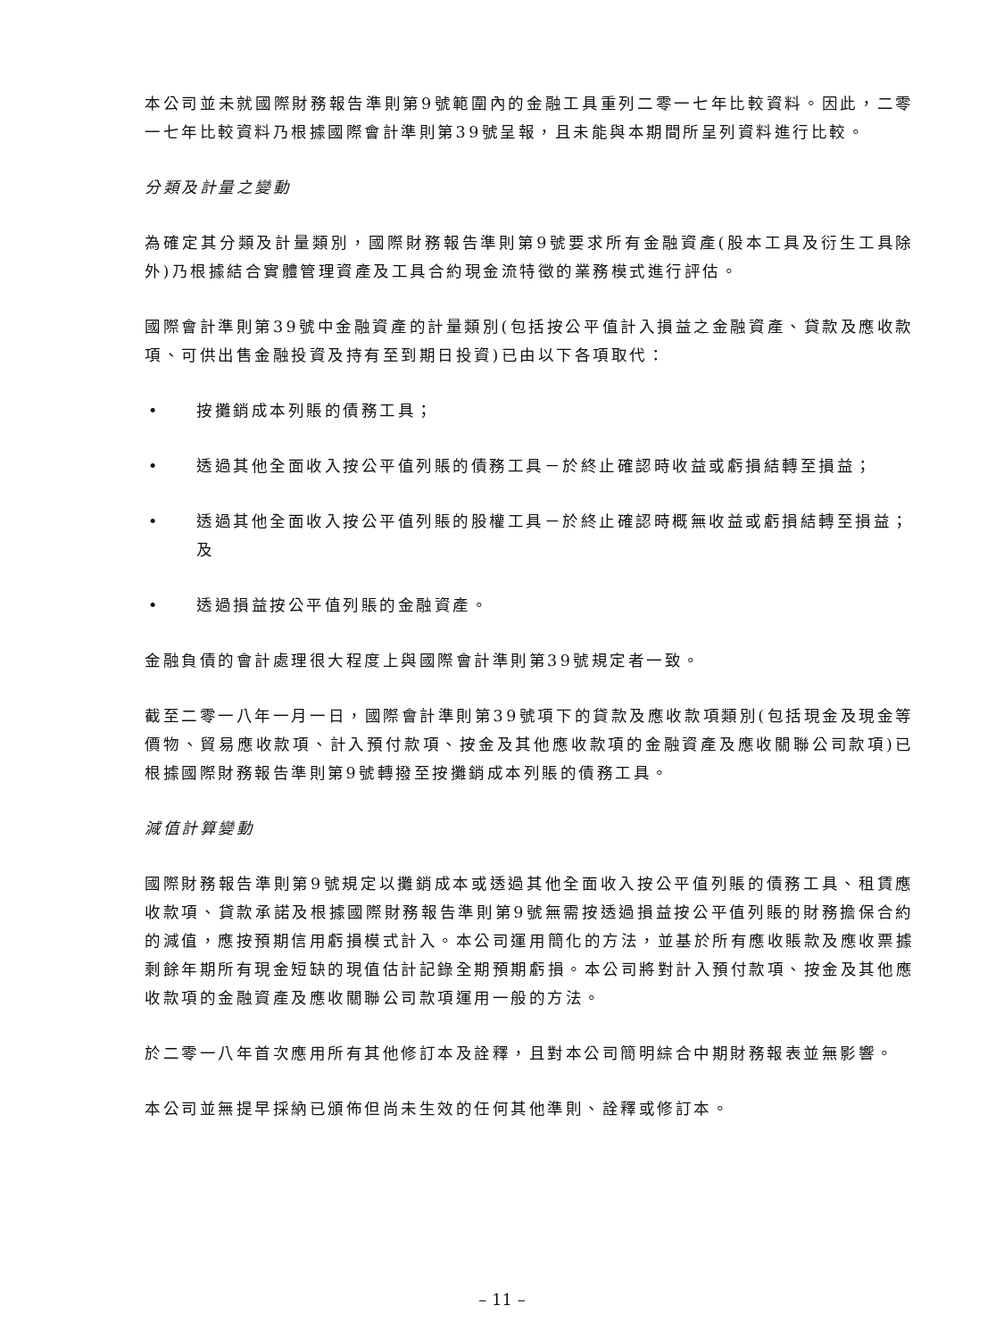本公司並未就國際財務報告準則第9號範圍內的金融工具重列二零一七年比較資料。因此，二零一七年比較資料乃根據國際會計準則第39號呈報，且未能與本期間所呈列資料進行比較。
分類及計量之變動
為確定其分類及計量類別，國際財務報告準則第9號要求所有金融資產(股本工具及衍生工具除外)乃根據結合實體管理資產及工具合約現金流特徵的業務模式進行評估。
國際會計準則第39號中金融資產的計量類別(包括按公平值計入損益之金融資產、貸款及應收款項、可供出售金融投資及持有至到期日投資)已由以下各項取代：
• 按攤銷成本列賬的債務工具；
• 透過其他全面收入按公平值列賬的債務工具－於終止確認時收益或虧損結轉至損益；
• 透過其他全面收入按公平值列賬的股權工具－於終止確認時概無收益或虧損結轉至損益；及
• 透過損益按公平值列賬的金融資產。
金融負債的會計處理很大程度上與國際會計準則第39號規定者一致。
截至二零一八年一月一日，國際會計準則第39號項下的貸款及應收款項類別(包括現金及現金等價物、貿易應收款項、計入預付款項、按金及其他應收款項的金融資產及應收關聯公司款項)已根據國際財務報告準則第9號轉撥至按攤銷成本列賬的債務工具。
減值計算變動
國際財務報告準則第9號規定以攤銷成本或透過其他全面收入按公平值列賬的債務工具、租賃應收款項、貸款承諾及根據國際財務報告準則第9號無需按透過損益按公平值列賬的財務擔保合約的減值，應按預期信用虧損模式計入。本公司運用簡化的方法，並基於所有應收賬款及應收票據剩餘年期所有現金短缺的現值估計記錄全期預期虧損。本公司將對計入預付款項、按金及其他應收款項的金融資產及應收關聯公司款項運用一般的方法。
於二零一八年首次應用所有其他修訂本及詮釋，且對本公司簡明綜合中期財務報表並無影響。
本公司並無提早採納已頒佈但尚未生效的任何其他準則、詮釋或修訂本。
– 11 –